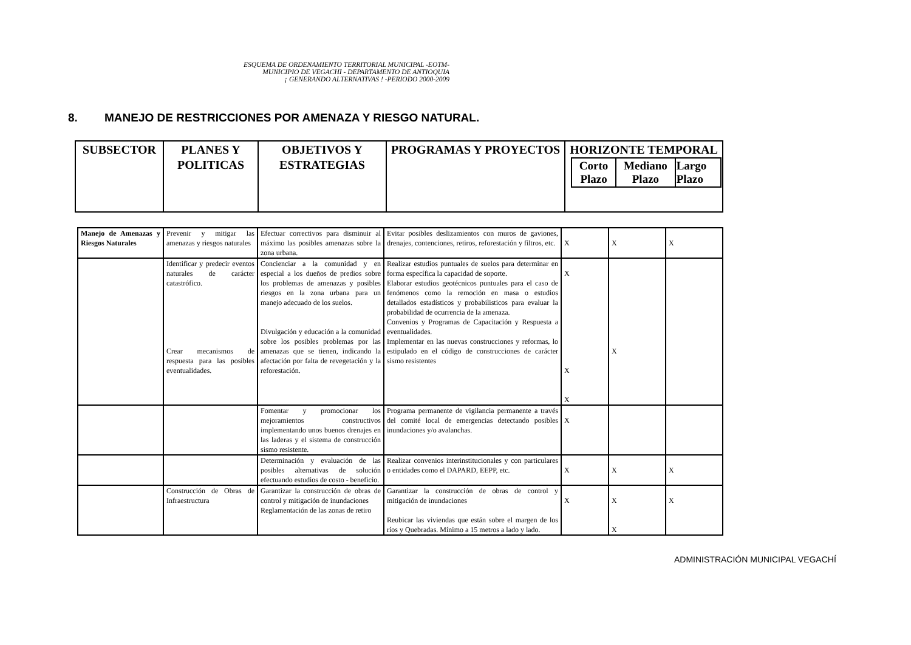ESQUEMA DE ORDENAMIENTO TERRITORIAL MUNICIPAL -EOTM-
MUNICIPIO DE VEGACHI - DEPARTAMENTO DE ANTIOQUIA
¡ GENERANDO ALTERNATIVAS ! -PERIODO 2000-2009
8. MANEJO DE RESTRICCIONES POR AMENAZA Y RIESGO NATURAL.
| SUBSECTOR | PLANES Y POLITICAS | OBJETIVOS Y ESTRATEGIAS | PROGRAMAS Y PROYECTOS | HORIZONTE TEMPORAL / Corto Plazo / Mediano Plazo / Largo Plazo / |
| Manejo de Amenazas y Riesgos Naturales | Prevenir y mitigar las amenazas y riesgos naturales | Efectuar correctivos para disminuir al máximo las posibles amenazas sobre la zona urbana. | Evitar posibles deslizamientos con muros de gaviones, drenajes, contenciones, retiros, reforestación y filtros, etc. | X | X | X |
| | Identificar y predecir eventos naturales de carácter catastrófico. Crear mecanismos de respuesta para las posibles eventualidades. | Concienciar a la comunidad y en especial a los dueños de predios sobre los problemas de amenazas y posibles riesgos en la zona urbana para un manejo adecuado de los suelos. Divulgación y educación a la comunidad sobre los posibles problemas por las amenazas que se tienen, indicando la afectación por falta de revegetación y la reforestación. | Realizar estudios puntuales de suelos para determinar en forma específica la capacidad de soporte. Elaborar estudios geotécnicos puntuales para el caso de fenómenos como la remoción en masa o estudios detallados estadísticos y probabilisticos para evaluar la probabilidad de ocurrencia de la amenaza. Convenios y Programas de Capacitación y Respuesta a eventualidades. Implementar en las nuevas construcciones y reformas, lo estipulado en el código de construcciones de carácter sismo resistentes | X X X | X | |
| | | Fomentar y promocionar los mejoramientos constructivos implementando unos buenos drenajes en las laderas y el sistema de construcción sismo resistente. | Programa permanente de vigilancia permanente a través del comité local de emergencias detectando posibles inundaciones y/o avalanchas. | X | | |
| | | Determinación y evaluación de las posibles alternativas de solución efectuando estudios de costo - beneficio. | Realizar convenios interinstitucionales y con particulares o entidades como el DAPARD, EEPP, etc. | X | X | X |
| | Construcción de Obras de Infraestructura | Garantizar la construcción de obras de control y mitigación de inundaciones Reglamentación de las zonas de retiro | Garantizar la construcción de obras de control y mitigación de inundaciones Reubicar las viviendas que están sobre el margen de los ríos y Quebradas. Mínimo a 15 metros a lado y lado. | X | X X | X |
ADMINISTRACIÓN MUNICIPAL VEGACHÍ